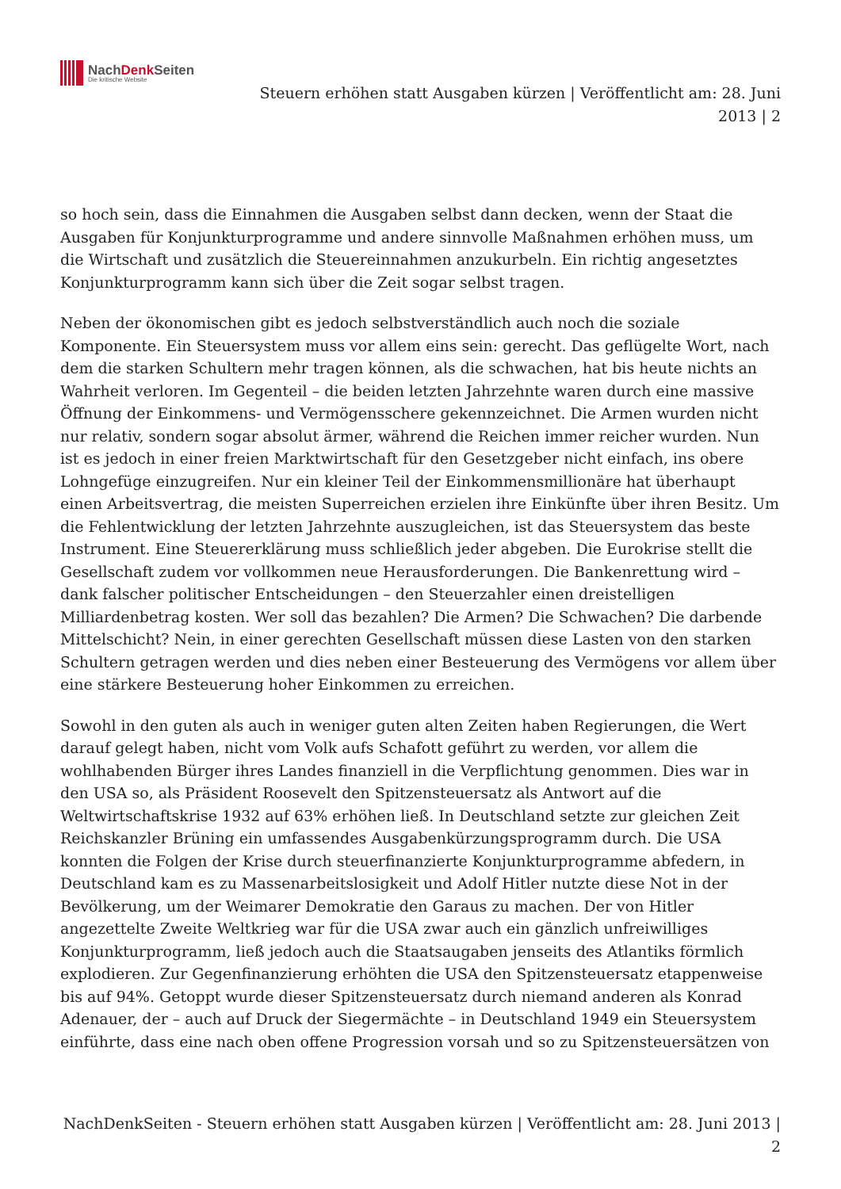NachDenk Seiten
Die kritische Website
Steuern erhöhen statt Ausgaben kürzen | Veröffentlicht am: 28. Juni 2013 | 2
so hoch sein, dass die Einnahmen die Ausgaben selbst dann decken, wenn der Staat die Ausgaben für Konjunkturprogramme und andere sinnvolle Maßnahmen erhöhen muss, um die Wirtschaft und zusätzlich die Steuereinnahmen anzukurbeln. Ein richtig angesetztes Konjunkturprogramm kann sich über die Zeit sogar selbst tragen.
Neben der ökonomischen gibt es jedoch selbstverständlich auch noch die soziale Komponente. Ein Steuersystem muss vor allem eins sein: gerecht. Das geflügelte Wort, nach dem die starken Schultern mehr tragen können, als die schwachen, hat bis heute nichts an Wahrheit verloren. Im Gegenteil – die beiden letzten Jahrzehnte waren durch eine massive Öffnung der Einkommens- und Vermögensschere gekennzeichnet. Die Armen wurden nicht nur relativ, sondern sogar absolut ärmer, während die Reichen immer reicher wurden. Nun ist es jedoch in einer freien Marktwirtschaft für den Gesetzgeber nicht einfach, ins obere Lohngefüge einzugreifen. Nur ein kleiner Teil der Einkommensmillionäre hat überhaupt einen Arbeitsvertrag, die meisten Superreichen erzielen ihre Einkünfte über ihren Besitz. Um die Fehlentwicklung der letzten Jahrzehnte auszugleichen, ist das Steuersystem das beste Instrument. Eine Steuererklärung muss schließlich jeder abgeben. Die Eurokrise stellt die Gesellschaft zudem vor vollkommen neue Herausforderungen. Die Bankenrettung wird – dank falscher politischer Entscheidungen – den Steuerzahler einen dreistelligen Milliardenbetrag kosten. Wer soll das bezahlen? Die Armen? Die Schwachen? Die darbende Mittelschicht? Nein, in einer gerechten Gesellschaft müssen diese Lasten von den starken Schultern getragen werden und dies neben einer Besteuerung des Vermögens vor allem über eine stärkere Besteuerung hoher Einkommen zu erreichen.
Sowohl in den guten als auch in weniger guten alten Zeiten haben Regierungen, die Wert darauf gelegt haben, nicht vom Volk aufs Schafott geführt zu werden, vor allem die wohlhabenden Bürger ihres Landes finanziell in die Verpflichtung genommen. Dies war in den USA so, als Präsident Roosevelt den Spitzensteuersatz als Antwort auf die Weltwirtschaftskrise 1932 auf 63% erhöhen ließ. In Deutschland setzte zur gleichen Zeit Reichskanzler Brüning ein umfassendes Ausgabenkürzungsprogramm durch. Die USA konnten die Folgen der Krise durch steuerfinanzierte Konjunkturprogramme abfedern, in Deutschland kam es zu Massenarbeitslosigkeit und Adolf Hitler nutzte diese Not in der Bevölkerung, um der Weimarer Demokratie den Garaus zu machen. Der von Hitler angezettelte Zweite Weltkrieg war für die USA zwar auch ein gänzlich unfreiwilliges Konjunkturprogramm, ließ jedoch auch die Staatsaugaben jenseits des Atlantiks förmlich explodieren. Zur Gegenfinanzierung erhöhten die USA den Spitzensteuersatz etappenweise bis auf 94%. Getoppt wurde dieser Spitzensteuersatz durch niemand anderen als Konrad Adenauer, der – auch auf Druck der Siegermächte – in Deutschland 1949 ein Steuersystem einführte, dass eine nach oben offene Progression vorsah und so zu Spitzensteuersätzen von
NachDenkSeiten - Steuern erhöhen statt Ausgaben kürzen | Veröffentlicht am: 28. Juni 2013 | 2